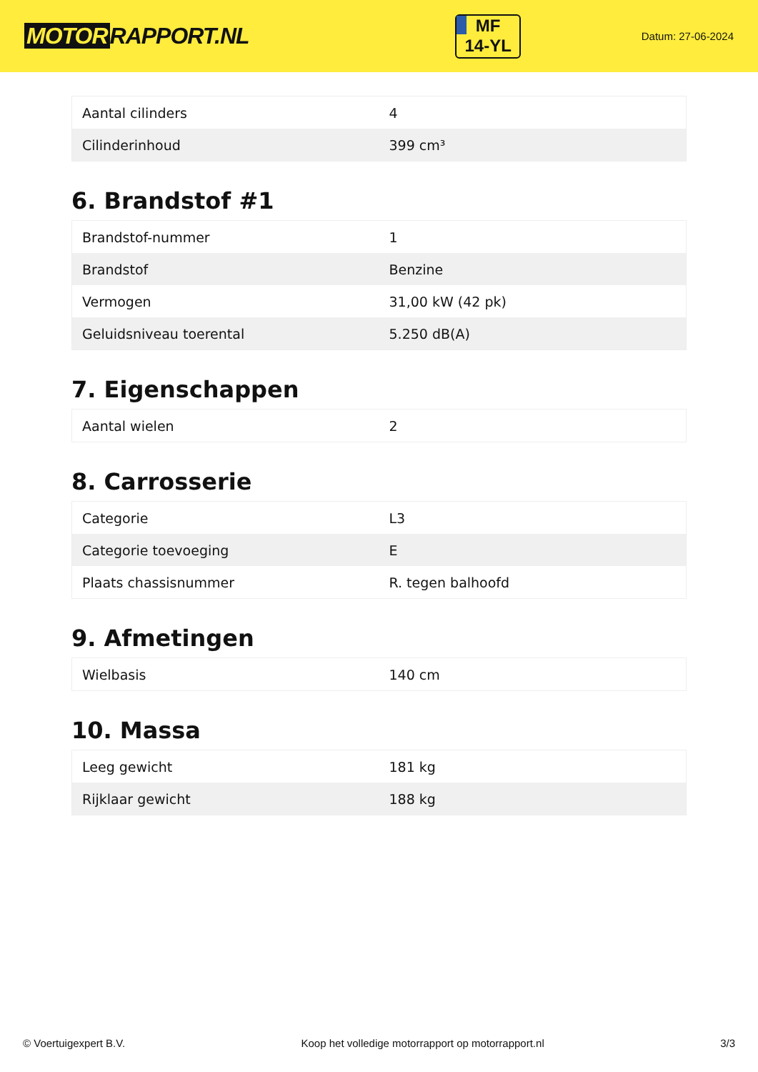MOTOR RAPPORT.NL
MF
14-YL
Datum: 27-06-2024
| Aantal cilinders | 4 |
| Cilinderinhoud | 399 cm³ |
6. Brandstof #1
| Brandstof-nummer | 1 |
| Brandstof | Benzine |
| Vermogen | 31,00 kW (42 pk) |
| Geluidsniveau toerental | 5.250 dB(A) |
7. Eigenschappen
| Aantal wielen | 2 |
8. Carrosserie
| Categorie | L3 |
| Categorie toevoeging | E |
| Plaats chassisnummer | R. tegen balhoofd |
9. Afmetingen
| Wielbasis | 140 cm |
10. Massa
| Leeg gewicht | 181 kg |
| Rijklaar gewicht | 188 kg |
© Voertuigexpert B.V. Koop het volledige motorrapport op motorrapport.nl 3/3